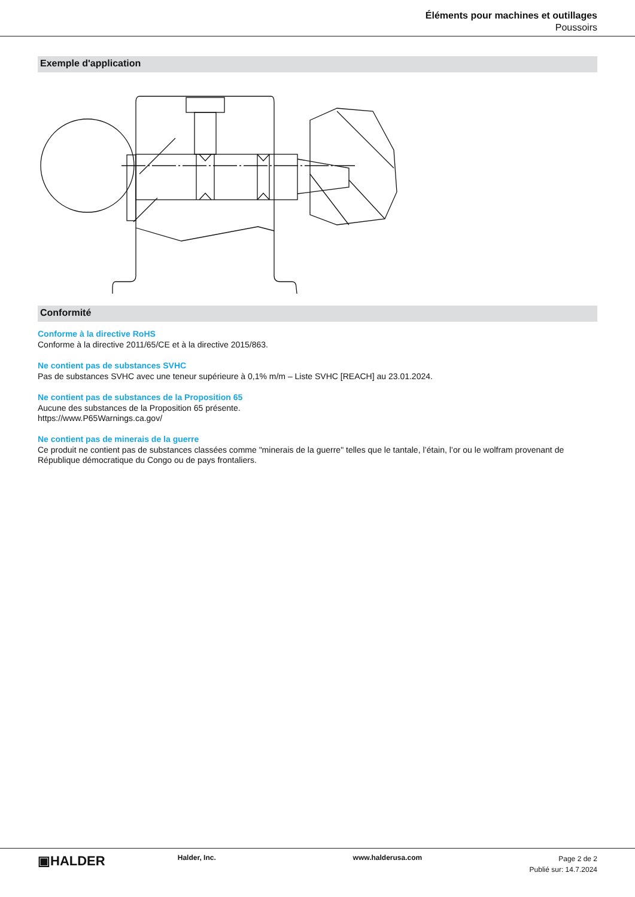Éléments pour machines et outillages
Poussoirs
Exemple d'application
Conformité
Conforme à la directive RoHS
Conforme à la directive 2011/65/CE et à la directive 2015/863.
Ne contient pas de substances SVHC
Pas de substances SVHC avec une teneur supérieure à 0,1% m/m – Liste SVHC [REACH] au 23.01.2024.
Ne contient pas de substances de la Proposition 65
Aucune des substances de la Proposition 65 présente.
https://www.P65Warnings.ca.gov/
Ne contient pas de minerais de la guerre
Ce produit ne contient pas de substances classées comme "minerais de la guerre" telles que le tantale, l’étain, l’or ou le wolfram provenant de République démocratique du Congo ou de pays frontaliers.
▣HALDER
Halder, Inc. www.halderusa.com
Page 2 de 2
Publié sur: 14.7.2024